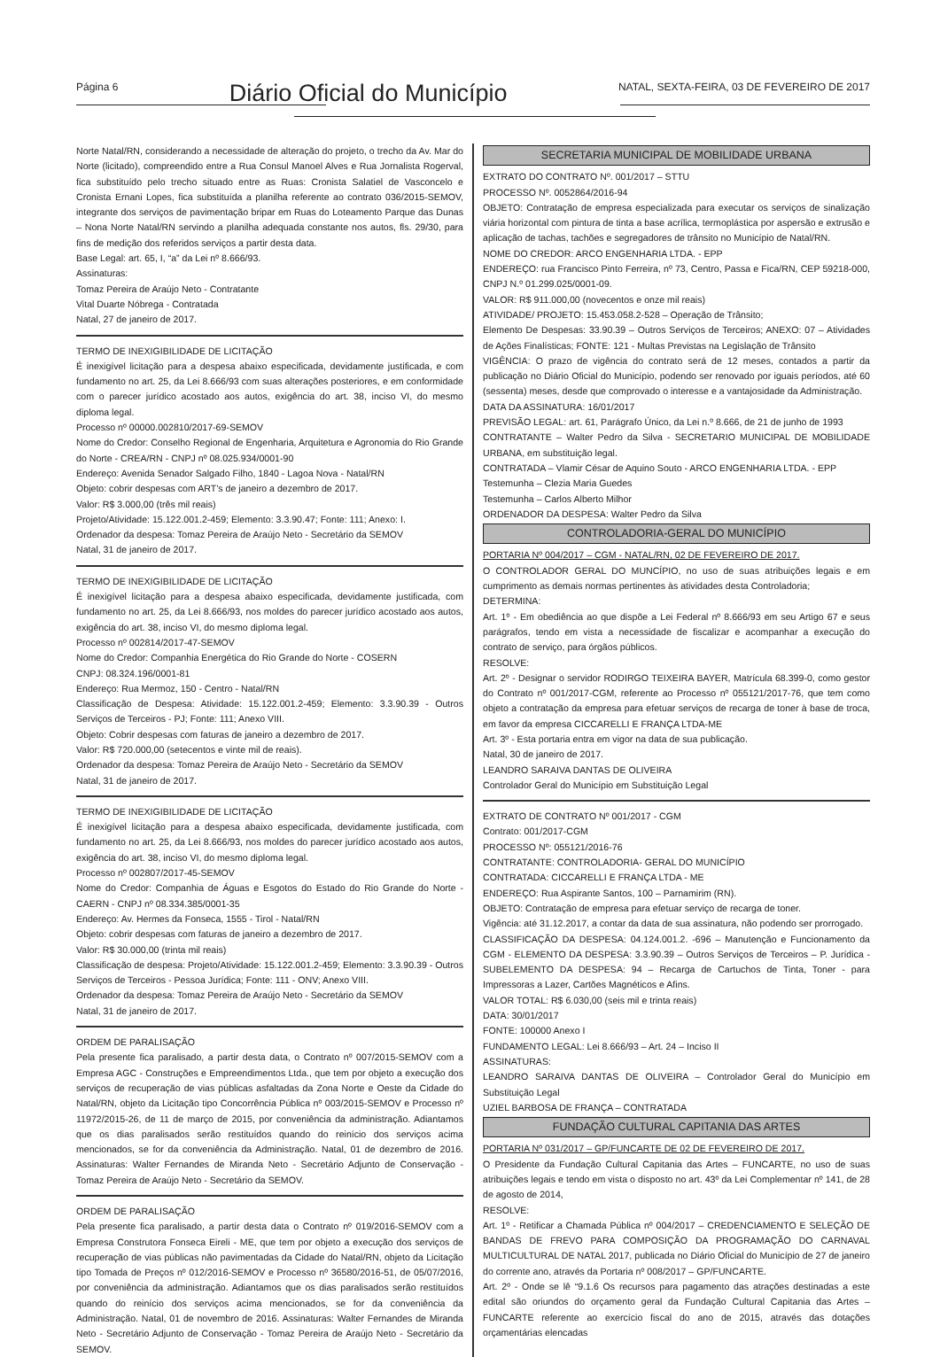Página 6 NATAL, SEXTA-FEIRA, 03 DE FEVEREIRO DE 2017
Diário Oficial do Município
Norte Natal/RN, considerando a necessidade de alteração do projeto, o trecho da Av. Mar do Norte (licitado), compreendido entre a Rua Consul Manoel Alves e Rua Jornalista Rogerval, fica substituído pelo trecho situado entre as Ruas: Cronista Salatiel de Vasconcelo e Cronista Ernani Lopes, fica substituída a planilha referente ao contrato 036/2015-SEMOV, integrante dos serviços de pavimentação bripar em Ruas do Loteamento Parque das Dunas – Nona Norte Natal/RN servindo a planilha adequada constante nos autos, fls. 29/30, para fins de medição dos referidos serviços a partir desta data.
Base Legal: art. 65, I, “a” da Lei nº 8.666/93.
Assinaturas:
Tomaz Pereira de Araújo Neto - Contratante
Vital Duarte Nóbrega - Contratada
Natal, 27 de janeiro de 2017.
TERMO DE INEXIGIBILIDADE DE LICITAÇÃO
É inexigível licitação para a despesa abaixo especificada, devidamente justificada, e com fundamento no art. 25, da Lei 8.666/93 com suas alterações posteriores, e em conformidade com o parecer jurídico acostado aos autos, exigência do art. 38, inciso VI, do mesmo diploma legal.
Processo nº 00000.002810/2017-69-SEMOV
Nome do Credor: Conselho Regional de Engenharia, Arquitetura e Agronomia do Rio Grande do Norte - CREA/RN - CNPJ nº 08.025.934/0001-90
Endereço: Avenida Senador Salgado Filho, 1840 - Lagoa Nova - Natal/RN
Objeto: cobrir despesas com ART’s de janeiro a dezembro de 2017.
Valor: R$ 3.000,00 (três mil reais)
Projeto/Atividade: 15.122.001.2-459; Elemento: 3.3.90.47; Fonte: 111; Anexo: I.
Ordenador da despesa: Tomaz Pereira de Araújo Neto - Secretário da SEMOV
Natal, 31 de janeiro de 2017.
TERMO DE INEXIGIBILIDADE DE LICITAÇÃO
É inexigível licitação para a despesa abaixo especificada, devidamente justificada, com fundamento no art. 25, da Lei 8.666/93, nos moldes do parecer jurídico acostado aos autos, exigência do art. 38, inciso VI, do mesmo diploma legal.
Processo nº 002814/2017-47-SEMOV
Nome do Credor: Companhia Energética do Rio Grande do Norte - COSERN
CNPJ: 08.324.196/0001-81
Endereço: Rua Mermoz, 150 - Centro - Natal/RN
Classificação de Despesa: Atividade: 15.122.001.2-459; Elemento: 3.3.90.39 - Outros Serviços de Terceiros - PJ; Fonte: 111; Anexo VIII.
Objeto: Cobrir despesas com faturas de janeiro a dezembro de 2017.
Valor: R$ 720.000,00 (setecentos e vinte mil de reais).
Ordenador da despesa: Tomaz Pereira de Araújo Neto - Secretário da SEMOV
Natal, 31 de janeiro de 2017.
TERMO DE INEXIGIBILIDADE DE LICITAÇÃO
É inexigível licitação para a despesa abaixo especificada, devidamente justificada, com fundamento no art. 25, da Lei 8.666/93, nos moldes do parecer jurídico acostado aos autos, exigência do art. 38, inciso VI, do mesmo diploma legal.
Processo nº 002807/2017-45-SEMOV
Nome do Credor: Companhia de Águas e Esgotos do Estado do Rio Grande do Norte - CAERN - CNPJ nº 08.334.385/0001-35
Endereço: Av. Hermes da Fonseca, 1555 - Tirol - Natal/RN
Objeto: cobrir despesas com faturas de janeiro a dezembro de 2017.
Valor: R$ 30.000,00 (trinta mil reais)
Classificação de despesa: Projeto/Atividade: 15.122.001.2-459; Elemento: 3.3.90.39 - Outros Serviços de Terceiros - Pessoa Jurídica; Fonte: 111 - ONV; Anexo VIII.
Ordenador da despesa: Tomaz Pereira de Araújo Neto - Secretário da SEMOV
Natal, 31 de janeiro de 2017.
ORDEM DE PARALISAÇÃO
Pela presente fica paralisado, a partir desta data, o Contrato nº 007/2015-SEMOV com a Empresa AGC - Construções e Empreendimentos Ltda., que tem por objeto a execução dos serviços de recuperação de vias públicas asfaltadas da Zona Norte e Oeste da Cidade do Natal/RN, objeto da Licitação tipo Concorrência Pública nº 003/2015-SEMOV e Processo nº 11972/2015-26, de 11 de março de 2015, por conveniência da administração. Adiantamos que os dias paralisados serão restituídos quando do reinício dos serviços acima mencionados, se for da conveniência da Administração. Natal, 01 de dezembro de 2016. Assinaturas: Walter Fernandes de Miranda Neto - Secretário Adjunto de Conservação - Tomaz Pereira de Araújo Neto - Secretário da SEMOV.
ORDEM DE PARALISAÇÃO
Pela presente fica paralisado, a partir desta data o Contrato nº 019/2016-SEMOV com a Empresa Construtora Fonseca Eireli - ME, que tem por objeto a execução dos serviços de recuperação de vias públicas não pavimentadas da Cidade do Natal/RN, objeto da Licitação tipo Tomada de Preços nº 012/2016-SEMOV e Processo nº 36580/2016-51, de 05/07/2016, por conveniência da administração. Adiantamos que os dias paralisados serão restituídos quando do reinício dos serviços acima mencionados, se for da conveniência da Administração. Natal, 01 de novembro de 2016. Assinaturas: Walter Fernandes de Miranda Neto - Secretário Adjunto de Conservação - Tomaz Pereira de Araújo Neto - Secretário da SEMOV.
SECRETARIA MUNICIPAL DE MOBILIDADE URBANA
EXTRATO DO CONTRATO Nº. 001/2017 – STTU
PROCESSO Nº. 0052864/2016-94
OBJETO: Contratação de empresa especializada para executar os serviços de sinalização viária horizontal com pintura de tinta a base acrílica, termoplástica por aspersão e extrusão e aplicação de tachas, tachões e segregadores de trânsito no Município de Natal/RN.
NOME DO CREDOR: ARCO ENGENHARIA LTDA. - EPP
ENDEREÇO: rua Francisco Pinto Ferreira, nº 73, Centro, Passa e Fica/RN, CEP 59218-000, CNPJ N.º 01.299.025/0001-09.
VALOR: R$ 911.000,00 (novecentos e onze mil reais)
ATIVIDADE/ PROJETO: 15.453.058.2-528 – Operação de Trânsito;
Elemento De Despesas: 33.90.39 – Outros Serviços de Terceiros; ANEXO: 07 – Atividades de Ações Finalísticas; FONTE: 121 - Multas Previstas na Legislação de Trânsito
VIGÊNCIA: O prazo de vigência do contrato será de 12 meses, contados a partir da publicação no Diário Oficial do Município, podendo ser renovado por iguais períodos, até 60 (sessenta) meses, desde que comprovado o interesse e a vantajosidade da Administração.
DATA DA ASSINATURA: 16/01/2017
PREVISÃO LEGAL: art. 61, Parágrafo Único, da Lei n.º 8.666, de 21 de junho de 1993
CONTRATANTE – Walter Pedro da Silva - SECRETARIO MUNICIPAL DE MOBILIDADE URBANA, em substituição legal.
CONTRATADA – Vlamir César de Aquino Souto - ARCO ENGENHARIA LTDA. - EPP
Testemunha – Clezia Maria Guedes
Testemunha – Carlos Alberto Milhor
ORDENADOR DA DESPESA: Walter Pedro da Silva
CONTROLADORIA-GERAL DO MUNICÍPIO
PORTARIA Nº 004/2017 – CGM - NATAL/RN, 02 DE FEVEREIRO DE 2017.
O CONTROLADOR GERAL DO MUNCÍPIO, no uso de suas atribuições legais e em cumprimento as demais normas pertinentes às atividades desta Controladoria;
DETERMINA:
Art. 1º - Em obediência ao que dispõe a Lei Federal nº 8.666/93 em seu Artigo 67 e seus parágrafos, tendo em vista a necessidade de fiscalizar e acompanhar a execução do contrato de serviço, para órgãos públicos.
RESOLVE:
Art. 2º - Designar o servidor RODIRGO TEIXEIRA BAYER, Matrícula 68.399-0, como gestor do Contrato nº 001/2017-CGM, referente ao Processo nº 055121/2017-76, que tem como objeto a contratação da empresa para efetuar serviços de recarga de toner à base de troca, em favor da empresa CICCARELLI E FRANÇA LTDA-ME
Art. 3º - Esta portaria entra em vigor na data de sua publicação.
Natal, 30 de janeiro de 2017.
LEANDRO SARAIVA DANTAS DE OLIVEIRA
Controlador Geral do Município em Substituição Legal
EXTRATO DE CONTRATO Nº 001/2017 - CGM
Contrato: 001/2017-CGM
PROCESSO Nº: 055121/2016-76
CONTRATANTE: CONTROLADORIA- GERAL DO MUNICÍPIO
CONTRATADA: CICCARELLI E FRANÇA LTDA - ME
ENDEREÇO: Rua Aspirante Santos, 100 – Parnamirim (RN).
OBJETO: Contratação de empresa para efetuar serviço de recarga de toner.
Vigência: até 31.12.2017, a contar da data de sua assinatura, não podendo ser prorrogado.
CLASSIFICAÇÃO DA DESPESA: 04.124.001.2. -696 – Manutenção e Funcionamento da CGM - ELEMENTO DA DESPESA: 3.3.90.39 – Outros Serviços de Terceiros – P. Jurídica - SUBELEMENTO DA DESPESA: 94 – Recarga de Cartuchos de Tinta, Toner - para Impressoras a Lazer, Cartões Magnéticos e Afins.
VALOR TOTAL: R$ 6.030,00 (seis mil e trinta reais)
DATA: 30/01/2017
FONTE: 100000 Anexo I
FUNDAMENTO LEGAL: Lei 8.666/93 – Art. 24 – Inciso II
ASSINATURAS:
LEANDRO SARAIVA DANTAS DE OLIVEIRA – Controlador Geral do Município em Substituição Legal
UZIEL BARBOSA DE FRANÇA – CONTRATADA
FUNDAÇÃO CULTURAL CAPITANIA DAS ARTES
PORTARIA Nº 031/2017 – GP/FUNCARTE DE 02 DE FEVEREIRO DE 2017.
O Presidente da Fundação Cultural Capitania das Artes – FUNCARTE, no uso de suas atribuições legais e tendo em vista o disposto no art. 43º da Lei Complementar nº 141, de 28 de agosto de 2014,
RESOLVE:
Art. 1º - Retificar a Chamada Pública nº 004/2017 – CREDENCIAMENTO E SELEÇÃO DE BANDAS DE FREVO PARA COMPOSIÇÃO DA PROGRAMAÇÃO DO CARNAVAL MULTICULTURAL DE NATAL 2017, publicada no Diário Oficial do Município de 27 de janeiro do corrente ano, através da Portaria nº 008/2017 – GP/FUNCARTE.
Art. 2º - Onde se lê “9.1.6 Os recursos para pagamento das atrações destinadas a este edital são oriundos do orçamento geral da Fundação Cultural Capitania das Artes – FUNCARTE referente ao exercício fiscal do ano de 2015, através das dotações orçamentárias elencadas